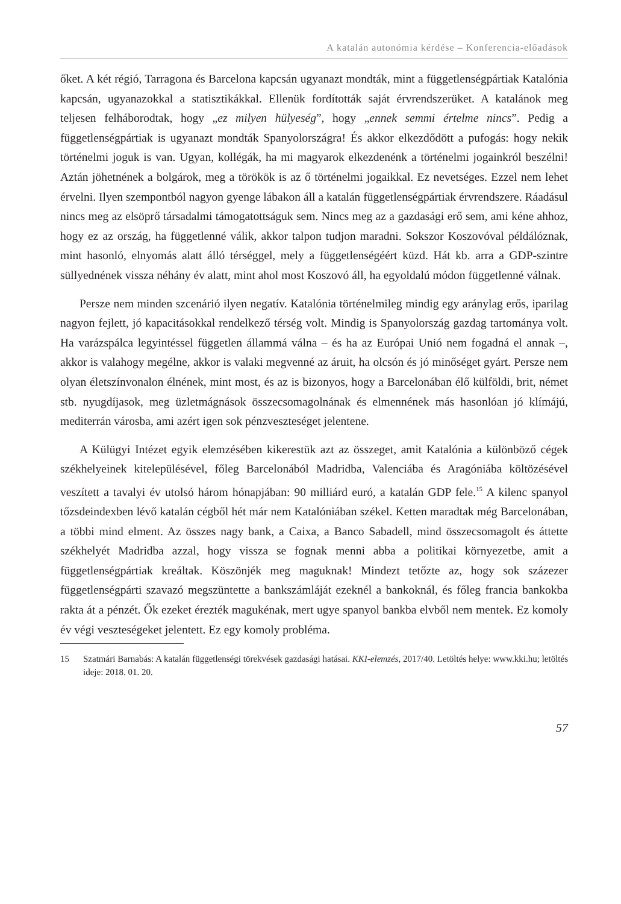A katalán autonómia kérdése – Konferencia-előadások
őket. A két régió, Tarragona és Barcelona kapcsán ugyanazt mondták, mint a függetlenségpártiak Katalónia kapcsán, ugyanazokkal a statisztikákkal. Ellenük fordították saját érvrendszerüket. A katalánok meg teljesen felháborodtak, hogy „ez milyen hülyeség”, hogy „ennek semmi értelme nincs”. Pedig a függetlenségpártiak is ugyanazt mondták Spanyolországra! És akkor elkezdődött a pufogás: hogy nekik történelmi joguk is van. Ugyan, kollégák, ha mi magyarok elkezdenénk a történelmi jogainkról beszélni! Aztán jöhetnének a bolgárok, meg a törökök is az ő történelmi jogaikkal. Ez nevetséges. Ezzel nem lehet érvelni. Ilyen szempontból nagyon gyenge lábakon áll a katalán függetlenségpártiak érvrendszere. Ráadásul nincs meg az elsöprő társadalmi támogatottságuk sem. Nincs meg az a gazdasági erő sem, ami kéne ahhoz, hogy ez az ország, ha függetlenné válik, akkor talpon tudjon maradni. Sokszor Koszovóval példálóznak, mint hasonló, elnyomás alatt álló térséggel, mely a függetlenségéért küzd. Hát kb. arra a GDP-szintre süllyednének vissza néhány év alatt, mint ahol most Koszovó áll, ha egyoldalú módon függetlenné válnak.
Persze nem minden szcenárió ilyen negatív. Katalónia történelmileg mindig egy aránylag erős, iparilag nagyon fejlett, jó kapacitásokkal rendelkező térség volt. Mindig is Spanyolország gazdag tartománya volt. Ha varázspálca legyintéssel független állammá válna – és ha az Európai Unió nem fogadná el annak –, akkor is valahogy megélne, akkor is valaki megvenné az áruit, ha olcsón és jó minőséget gyárt. Persze nem olyan életszínvonalon élnének, mint most, és az is bizonyos, hogy a Barcelonában élő külföldi, brit, német stb. nyugdíjasok, meg üzletmágnások összecsomagolnának és elmennének más hasonlóan jó klímájú, mediterrán városba, ami azért igen sok pénzveszteséget jelentene.
A Külügyi Intézet egyik elemzésében kikerestük azt az összeget, amit Katalónia a különböző cégek székhelyeinek kitelepülésével, főleg Barcelonából Madridba, Valenciába és Aragóniába költözésével veszített a tavalyi év utolsó három hónapjában: 90 milliárd euró, a katalán GDP fele.<sup>15</sup> A kilenc spanyol tőzsdeindexben lévő katalán cégből hét már nem Katalóniában székel. Ketten maradtak még Barcelonában, a többi mind elment. Az összes nagy bank, a Caixa, a Banco Sabadell, mind összecsomagolt és áttette székhelyét Madridba azzal, hogy vissza se fognak menni abba a politikai környezetbe, amit a függetlenségpártiak kreáltak. Köszönjék meg maguknak! Mindezt tetőzte az, hogy sok százezer függetlenségpárti szavazó megszüntette a bankszámláját ezeknél a bankoknál, és főleg francia bankokba rakta át a pénzét. Ők ezeket érezték magukénak, mert ugye spanyol bankba elvből nem mentek. Ez komoly év végi veszteségeket jelentett. Ez egy komoly probléma.
15
Szatmári Barnabás: A katalán függetlenségi törekvések gazdasági hatásai. KKI-elemzés, 2017/40. Letöltés helye: www.kki.hu; letöltés ideje: 2018. 01. 20.
57